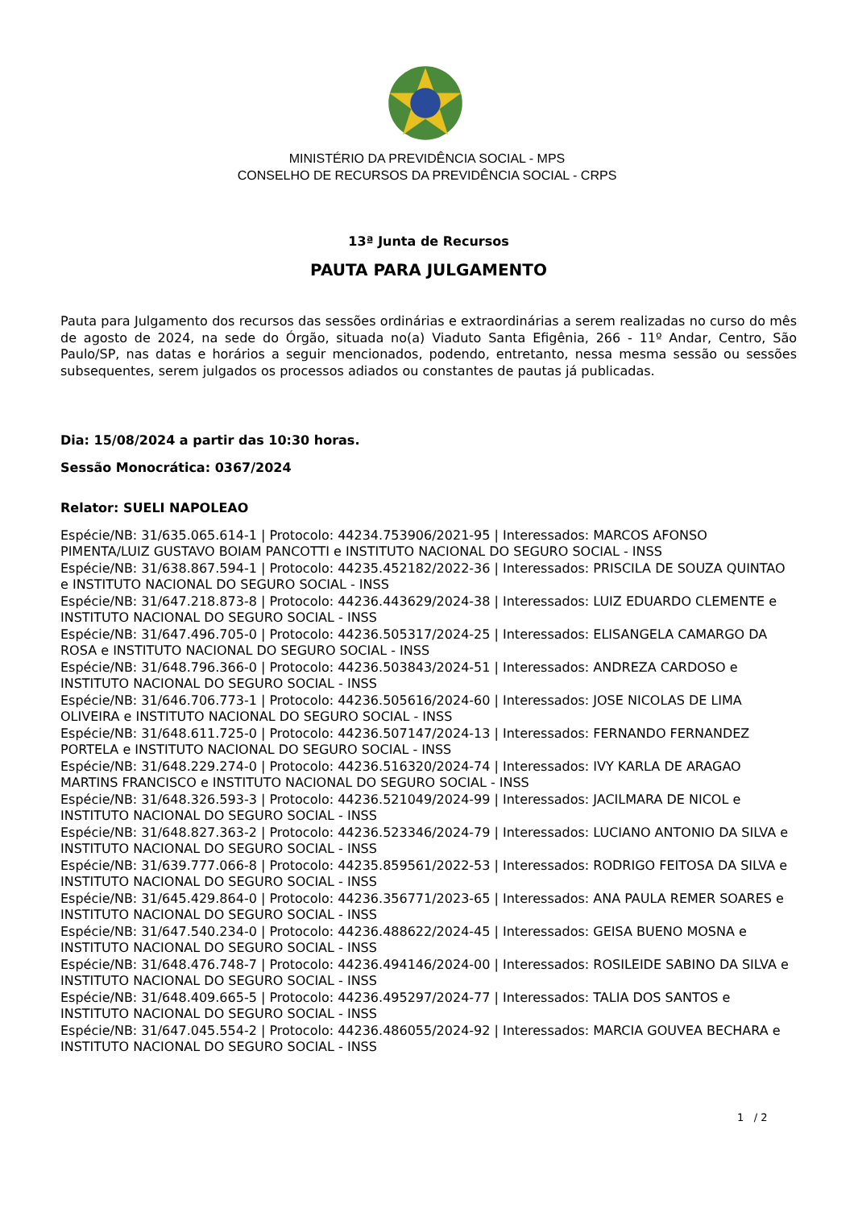MINISTÉRIO DA PREVIDÊNCIA SOCIAL - MPS
CONSELHO DE RECURSOS DA PREVIDÊNCIA SOCIAL - CRPS
13ª Junta de Recursos
PAUTA PARA JULGAMENTO
Pauta para Julgamento dos recursos das sessões ordinárias e extraordinárias a serem realizadas no curso do mês de agosto de 2024, na sede do Órgão, situada no(a) Viaduto Santa Efigênia, 266 - 11º Andar, Centro, São Paulo/SP, nas datas e horários a seguir mencionados, podendo, entretanto, nessa mesma sessão ou sessões subsequentes, serem julgados os processos adiados ou constantes de pautas já publicadas.
Dia: 15/08/2024 a partir das 10:30 horas.
Sessão Monocrática: 0367/2024
Relator: SUELI NAPOLEAO
Espécie/NB: 31/635.065.614-1 | Protocolo: 44234.753906/2021-95 | Interessados: MARCOS AFONSO PIMENTA/LUIZ GUSTAVO BOIAM PANCOTTI e INSTITUTO NACIONAL DO SEGURO SOCIAL - INSS
Espécie/NB: 31/638.867.594-1 | Protocolo: 44235.452182/2022-36 | Interessados: PRISCILA DE SOUZA QUINTAO e INSTITUTO NACIONAL DO SEGURO SOCIAL - INSS
Espécie/NB: 31/647.218.873-8 | Protocolo: 44236.443629/2024-38 | Interessados: LUIZ EDUARDO CLEMENTE e INSTITUTO NACIONAL DO SEGURO SOCIAL - INSS
Espécie/NB: 31/647.496.705-0 | Protocolo: 44236.505317/2024-25 | Interessados: ELISANGELA CAMARGO DA ROSA e INSTITUTO NACIONAL DO SEGURO SOCIAL - INSS
Espécie/NB: 31/648.796.366-0 | Protocolo: 44236.503843/2024-51 | Interessados: ANDREZA CARDOSO e INSTITUTO NACIONAL DO SEGURO SOCIAL - INSS
Espécie/NB: 31/646.706.773-1 | Protocolo: 44236.505616/2024-60 | Interessados: JOSE NICOLAS DE LIMA OLIVEIRA e INSTITUTO NACIONAL DO SEGURO SOCIAL - INSS
Espécie/NB: 31/648.611.725-0 | Protocolo: 44236.507147/2024-13 | Interessados: FERNANDO FERNANDEZ PORTELA e INSTITUTO NACIONAL DO SEGURO SOCIAL - INSS
Espécie/NB: 31/648.229.274-0 | Protocolo: 44236.516320/2024-74 | Interessados: IVY KARLA DE ARAGAO MARTINS FRANCISCO e INSTITUTO NACIONAL DO SEGURO SOCIAL - INSS
Espécie/NB: 31/648.326.593-3 | Protocolo: 44236.521049/2024-99 | Interessados: JACILMARA DE NICOL e INSTITUTO NACIONAL DO SEGURO SOCIAL - INSS
Espécie/NB: 31/648.827.363-2 | Protocolo: 44236.523346/2024-79 | Interessados: LUCIANO ANTONIO DA SILVA e INSTITUTO NACIONAL DO SEGURO SOCIAL - INSS
Espécie/NB: 31/639.777.066-8 | Protocolo: 44235.859561/2022-53 | Interessados: RODRIGO FEITOSA DA SILVA e INSTITUTO NACIONAL DO SEGURO SOCIAL - INSS
Espécie/NB: 31/645.429.864-0 | Protocolo: 44236.356771/2023-65 | Interessados: ANA PAULA REMER SOARES e INSTITUTO NACIONAL DO SEGURO SOCIAL - INSS
Espécie/NB: 31/647.540.234-0 | Protocolo: 44236.488622/2024-45 | Interessados: GEISA BUENO MOSNA e INSTITUTO NACIONAL DO SEGURO SOCIAL - INSS
Espécie/NB: 31/648.476.748-7 | Protocolo: 44236.494146/2024-00 | Interessados: ROSILEIDE SABINO DA SILVA e INSTITUTO NACIONAL DO SEGURO SOCIAL - INSS
Espécie/NB: 31/648.409.665-5 | Protocolo: 44236.495297/2024-77 | Interessados: TALIA DOS SANTOS e INSTITUTO NACIONAL DO SEGURO SOCIAL - INSS
Espécie/NB: 31/647.045.554-2 | Protocolo: 44236.486055/2024-92 | Interessados: MARCIA GOUVEA BECHARA e INSTITUTO NACIONAL DO SEGURO SOCIAL - INSS
1 / 2